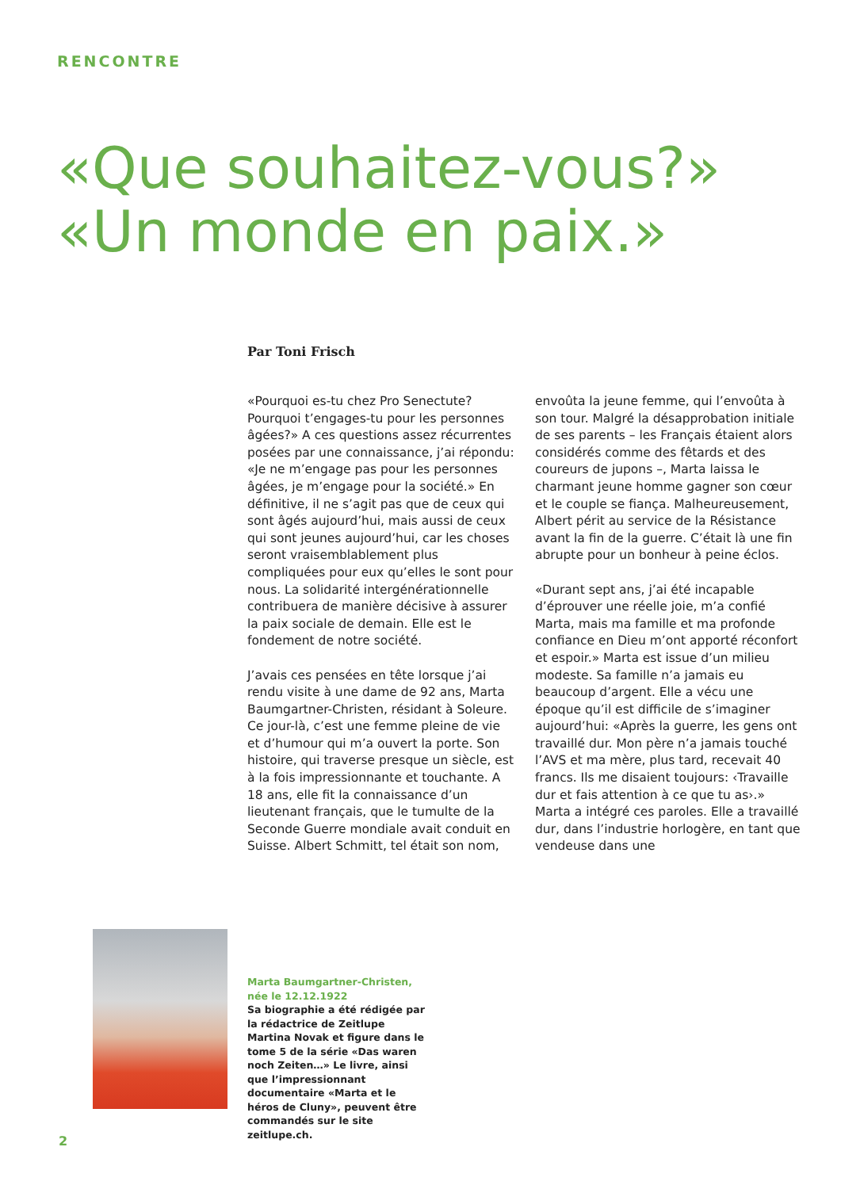RENCONTRE
«Que souhaitez-vous?»
«Un monde en paix.»
Par Toni Frisch
«Pourquoi es-tu chez Pro Senectute? Pourquoi t’engages-tu pour les personnes âgées?» A ces questions assez récurrentes posées par une connaissance, j’ai répondu: «Je ne m’engage pas pour les personnes âgées, je m’engage pour la société.» En définitive, il ne s’agit pas que de ceux qui sont âgés aujourd’hui, mais aussi de ceux qui sont jeunes aujourd’hui, car les choses seront vraisemblablement plus compliquées pour eux qu’elles le sont pour nous. La solidarité intergénérationnelle contribuera de manière décisive à assurer la paix sociale de demain. Elle est le fondement de notre société.
J’avais ces pensées en tête lorsque j’ai rendu visite à une dame de 92 ans, Marta Baumgartner-Christen, résidant à Soleure. Ce jour-là, c’est une femme pleine de vie et d’humour qui m’a ouvert la porte. Son histoire, qui traverse presque un siècle, est à la fois impressionnante et touchante. A 18 ans, elle fit la connaissance d’un lieutenant français, que le tumulte de la Seconde Guerre mondiale avait conduit en Suisse. Albert Schmitt, tel était son nom, envoûta la jeune femme, qui l’envoûta à son tour. Malgré la désapprobation initiale de ses parents – les Français étaient alors considérés comme des fêtards et des coureurs de jupons –, Marta laissa le charmant jeune homme gagner son cœur et le couple se fiança. Malheureusement, Albert périt au service de la Résistance avant la fin de la guerre. C’était là une fin abrupte pour un bonheur à peine éclos.
«Durant sept ans, j’ai été incapable d’éprouver une réelle joie, m’a confié Marta, mais ma famille et ma profonde confiance en Dieu m’ont apporté réconfort et espoir.» Marta est issue d’un milieu modeste. Sa famille n’a jamais eu beaucoup d’argent. Elle a vécu une époque qu’il est difficile de s’imaginer aujourd’hui: «Après la guerre, les gens ont travaillé dur. Mon père n’a jamais touché l’AVS et ma mère, plus tard, recevait 40 francs. Ils me disaient toujours: ‹Travaille dur et fais attention à ce que tu as›.» Marta a intégré ces paroles. Elle a travaillé dur, dans l’industrie horlogère, en tant que vendeuse dans une
Marta Baumgartner-Christen,
née le 12.12.1922
Sa biographie a été rédigée par la rédactrice de Zeitlupe Martina Novak et figure dans le tome 5 de la série «Das waren noch Zeiten…» Le livre, ainsi que l’impressionnant documentaire «Marta et le héros de Cluny», peuvent être commandés sur le site zeitlupe.ch.
2